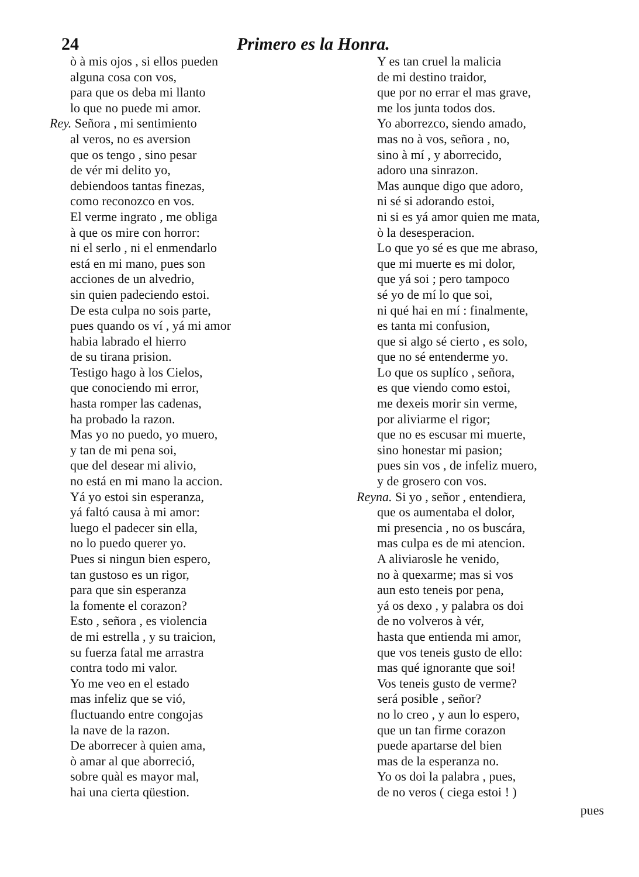24 Primero es la Honra.
ò à mis ojos , si ellos pueden
alguna cosa con vos,
para que os deba mi llanto
lo que no puede mi amor.
Rey. Señora , mi sentimiento
al veros, no es aversion
que os tengo , sino pesar
de vér mi delito yo,
debiendoos tantas finezas,
como reconozco en vos.
El verme ingrato , me obliga
à que os mire con horror:
ni el serlo , ni el enmendarlo
está en mi mano, pues son
acciones de un alvedrio,
sin quien padeciendo estoi.
De esta culpa no sois parte,
pues quando os ví , yá mi amor
habia labrado el hierro
de su tirana prision.
Testigo hago à los Cielos,
que conociendo mi error,
hasta romper las cadenas,
ha probado la razon.
Mas yo no puedo, yo muero,
y tan de mi pena soi,
que del desear mi alivio,
no está en mi mano la accion.
Yá yo estoi sin esperanza,
yá faltó causa à mi amor:
luego el padecer sin ella,
no lo puedo querer yo.
Pues si ningun bien espero,
tan gustoso es un rigor,
para que sin esperanza
la fomente el corazon?
Esto , señora , es violencia
de mi estrella , y su traicion,
su fuerza fatal me arrastra
contra todo mi valor.
Yo me veo en el estado
mas infeliz que se vió,
fluctuando entre congojas
la nave de la razon.
De aborrecer à quien ama,
ò amar al que aborreció,
sobre quàl es mayor mal,
hai una cierta qüestion.
Y es tan cruel la malicia
de mi destino traidor,
que por no errar el mas grave,
me los junta todos dos.
Yo aborrezco, siendo amado,
mas no à vos, señora , no,
sino à mí , y aborrecido,
adoro una sinrazon.
Mas aunque digo que adoro,
ni sé si adorando estoi,
ni si es yá amor quien me mata,
ò la desesperacion.
Lo que yo sé es que me abraso,
que mi muerte es mi dolor,
que yá soi ; pero tampoco
sé yo de mí lo que soi,
ni qué hai en mí : finalmente,
es tanta mi confusion,
que si algo sé cierto , es solo,
que no sé entenderme yo.
Lo que os suplíco , señora,
es que viendo como estoi,
me dexeis morir sin verme,
por aliviarme el rigor;
que no es escusar mi muerte,
sino honestar mi pasion;
pues sin vos , de infeliz muero,
y de grosero con vos.
Reyna. Si yo , señor , entendiera,
que os aumentaba el dolor,
mi presencia , no os buscára,
mas culpa es de mi atencion.
A aliviarosle he venido,
no à quexarme; mas si vos
aun esto teneis por pena,
yá os dexo , y palabra os doi
de no volveros à vér,
hasta que entienda mi amor,
que vos teneis gusto de ello:
mas qué ignorante que soi!
Vos teneis gusto de verme?
será posible , señor?
no lo creo , y aun lo espero,
que un tan firme corazon
puede apartarse del bien
mas de la esperanza no.
Yo os doi la palabra , pues,
de no veros ( ciega estoi ! )
pues